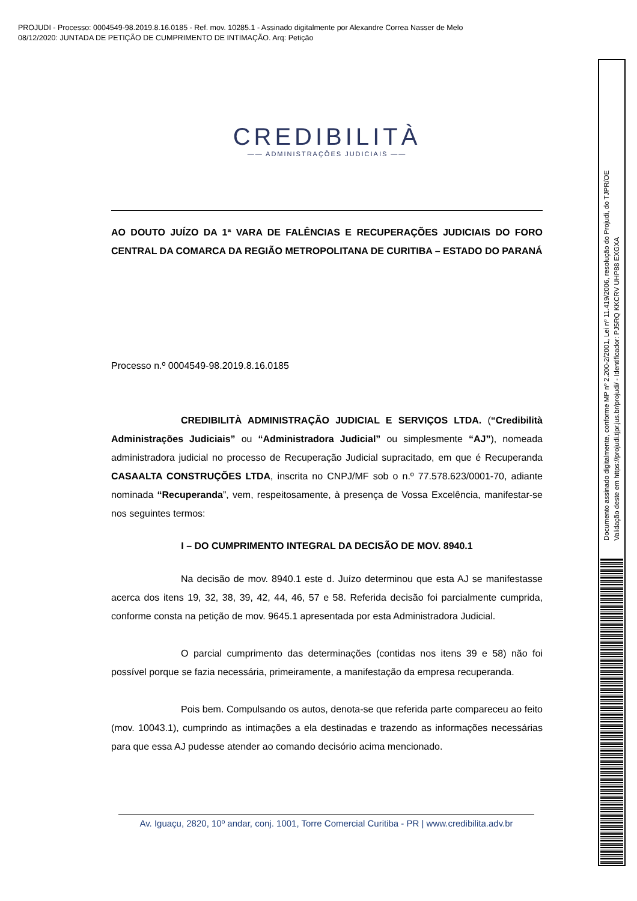PROJUDI - Processo: 0004549-98.2019.8.16.0185 - Ref. mov. 10285.1 - Assinado digitalmente por Alexandre Correa Nasser de Melo
08/12/2020: JUNTADA DE PETIÇÃO DE CUMPRIMENTO DE INTIMAÇÃO. Arq: Petição
CREDIBILITÀ
—— ADMINISTRAÇÕES JUDICIAIS ——
AO DOUTO JUÍZO DA 1ª VARA DE FALÊNCIAS E RECUPERAÇÕES JUDICIAIS DO FORO CENTRAL DA COMARCA DA REGIÃO METROPOLITANA DE CURITIBA – ESTADO DO PARANÁ
Processo n.º 0004549-98.2019.8.16.0185
CREDIBILITÀ ADMINISTRAÇÃO JUDICIAL E SERVIÇOS LTDA. (“Credibilità Administrações Judiciais” ou “Administradora Judicial” ou simplesmente “AJ”), nomeada administradora judicial no processo de Recuperação Judicial supracitado, em que é Recuperanda CASAALTA CONSTRUÇÕES LTDA, inscrita no CNPJ/MF sob o n.º 77.578.623/0001-70, adiante nominada “Recuperanda”, vem, respeitosamente, à presença de Vossa Excelência, manifestar-se nos seguintes termos:
I – DO CUMPRIMENTO INTEGRAL DA DECISÃO DE MOV. 8940.1
Na decisão de mov. 8940.1 este d. Juízo determinou que esta AJ se manifestasse acerca dos itens 19, 32, 38, 39, 42, 44, 46, 57 e 58. Referida decisão foi parcialmente cumprida, conforme consta na petição de mov. 9645.1 apresentada por esta Administradora Judicial.
O parcial cumprimento das determinações (contidas nos itens 39 e 58) não foi possível porque se fazia necessária, primeiramente, a manifestação da empresa recuperanda.
Pois bem. Compulsando os autos, denota-se que referida parte compareceu ao feito (mov. 10043.1), cumprindo as intimações a ela destinadas e trazendo as informações necessárias para que essa AJ pudesse atender ao comando decisório acima mencionado.
Av. Iguaçu, 2820, 10º andar, conj. 1001, Torre Comercial Curitiba - PR | www.credibilita.adv.br
Documento assinado digitalmente, conforme MP nº 2.200-2/2001, Lei nº 11.419/2006, resolução do Projudi, do TJPR/OE
Validação deste em https://projudi.tjpr.jus.br/projudi/ - Identificador: PJ5RQ KKCRV UHP88 EXGXA